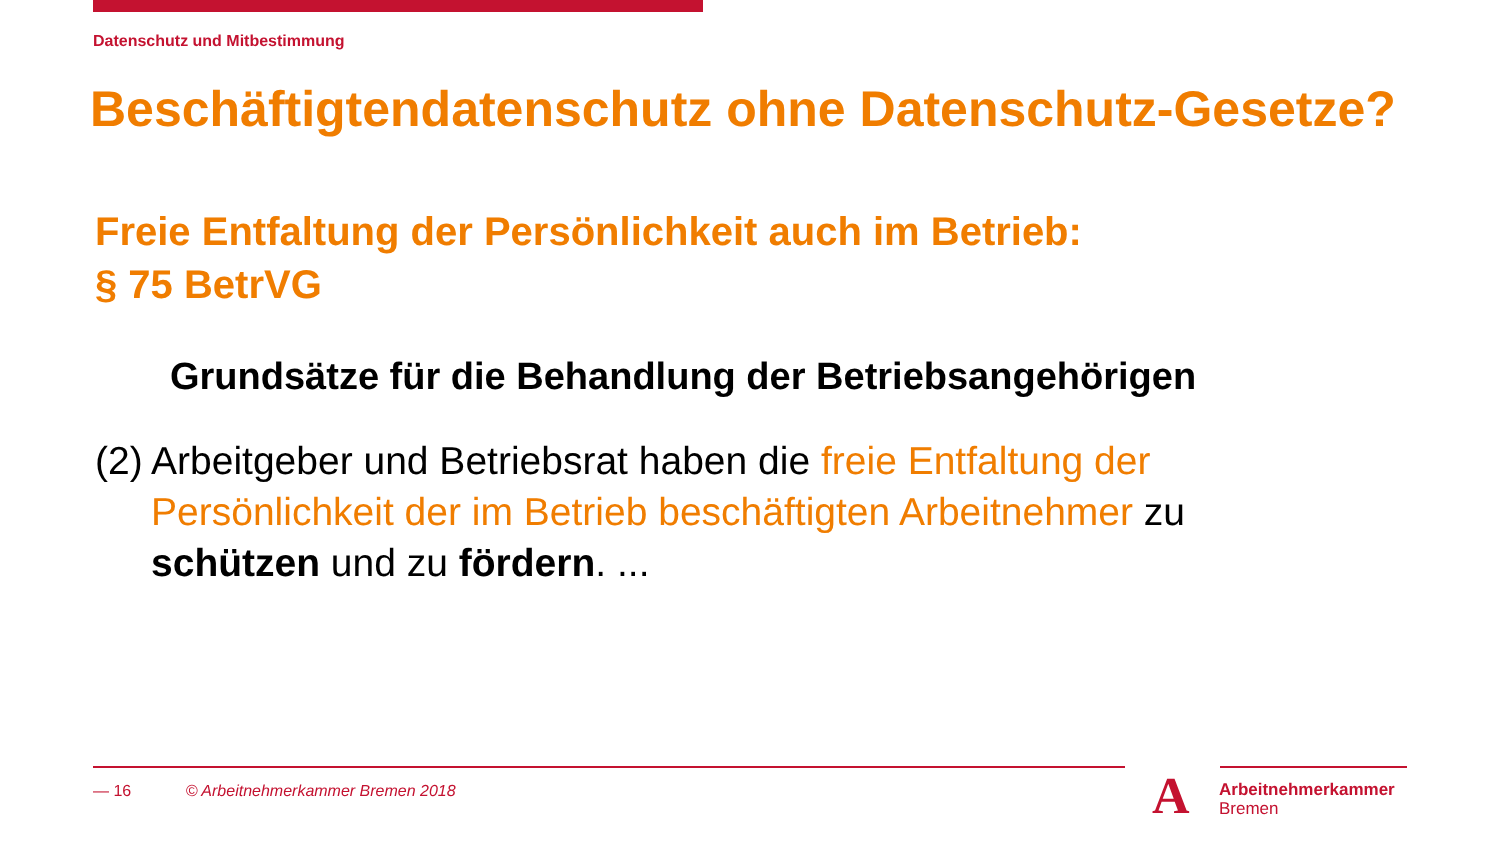Datenschutz und Mitbestimmung
Beschäftigtendatenschutz ohne Datenschutz-Gesetze?
Freie Entfaltung der Persönlichkeit auch im Betrieb:
§ 75 BetrVG
Grundsätze für die Behandlung der Betriebsangehörigen
(2) Arbeitgeber und Betriebsrat haben die freie Entfaltung der Persönlichkeit der im Betrieb beschäftigten Arbeitnehmer zu schützen und zu fördern. ...
— 16 © Arbeitnehmerkammer Bremen 2018
A
Arbeitnehmerkammer
Bremen